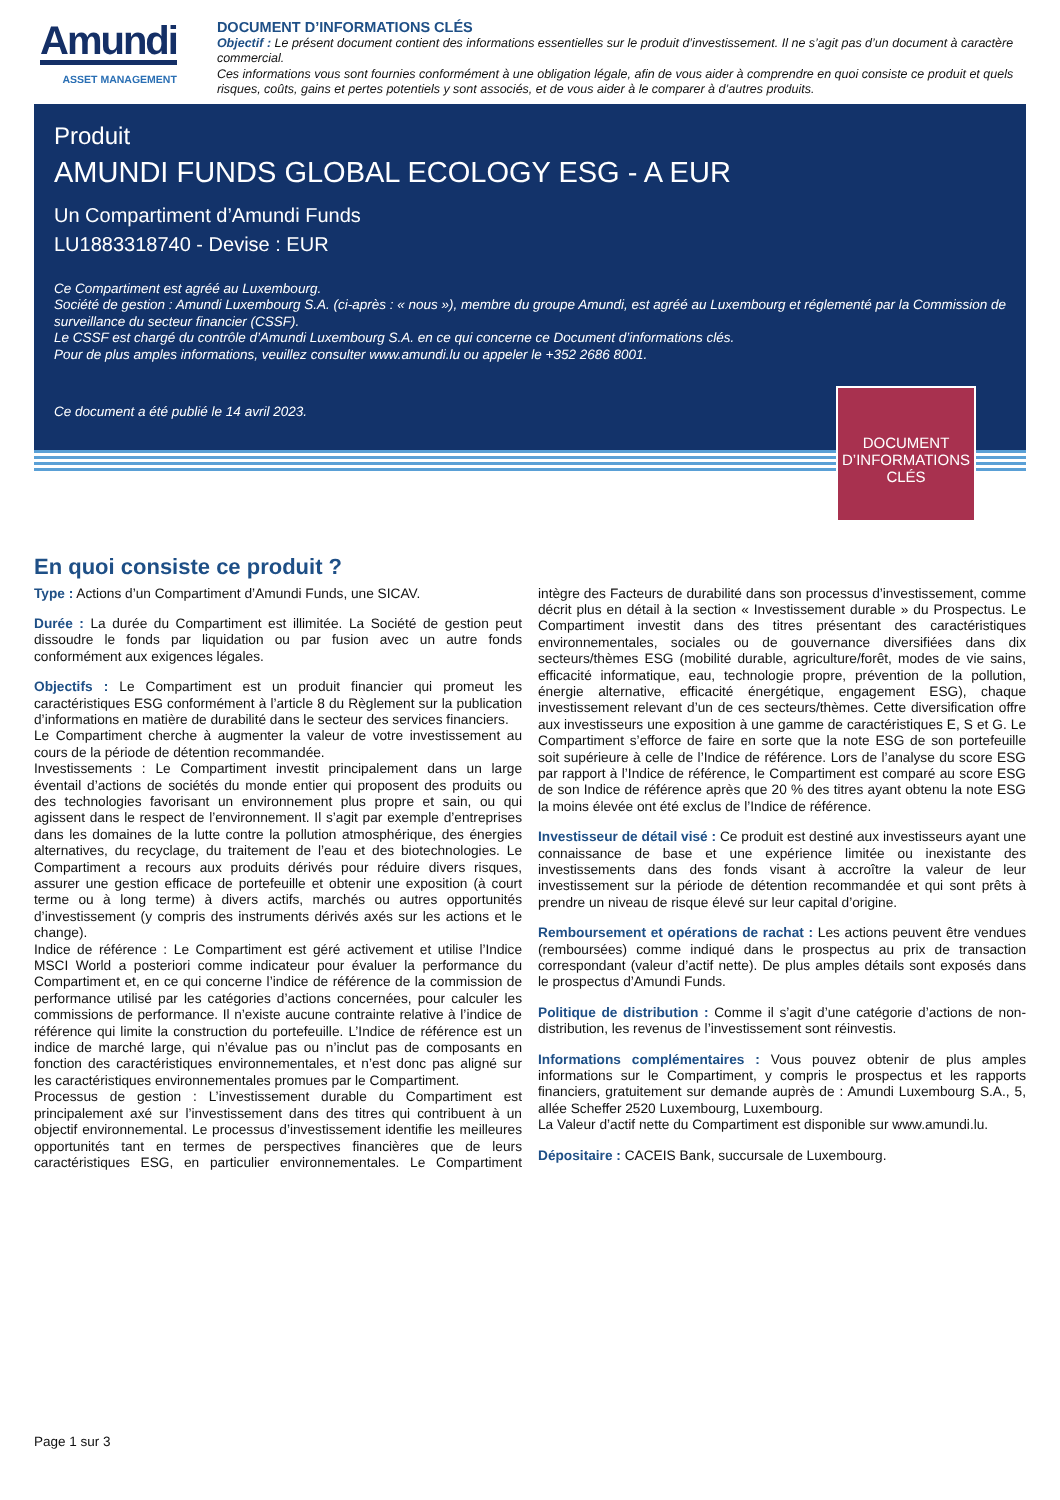Amundi
ASSET MANAGEMENT
DOCUMENT D’INFORMATIONS CLÉS
Objectif : Le présent document contient des informations essentielles sur le produit d’investissement. Il ne s’agit pas d’un document à caractère commercial.
Ces informations vous sont fournies conformément à une obligation légale, afin de vous aider à comprendre en quoi consiste ce produit et quels risques, coûts, gains et pertes potentiels y sont associés, et de vous aider à le comparer à d’autres produits.
Produit
AMUNDI FUNDS GLOBAL ECOLOGY ESG - A EUR
Un Compartiment d’Amundi Funds
LU1883318740 - Devise : EUR
Ce Compartiment est agréé au Luxembourg.
Société de gestion : Amundi Luxembourg S.A. (ci-après : « nous »), membre du groupe Amundi, est agréé au Luxembourg et réglementé par la Commission de surveillance du secteur financier (CSSF).
Le CSSF est chargé du contrôle d’Amundi Luxembourg S.A. en ce qui concerne ce Document d’informations clés.
Pour de plus amples informations, veuillez consulter www.amundi.lu ou appeler le +352 2686 8001.
Ce document a été publié le 14 avril 2023.
DOCUMENT D’INFORMATIONS CLÉS
En quoi consiste ce produit ?
Type : Actions d’un Compartiment d’Amundi Funds, une SICAV.
Durée : La durée du Compartiment est illimitée. La Société de gestion peut dissoudre le fonds par liquidation ou par fusion avec un autre fonds conformément aux exigences légales.
Objectifs : Le Compartiment est un produit financier qui promeut les caractéristiques ESG conformément à l’article 8 du Règlement sur la publication d’informations en matière de durabilité dans le secteur des services financiers.
Le Compartiment cherche à augmenter la valeur de votre investissement au cours de la période de détention recommandée.
Investissements : Le Compartiment investit principalement dans un large éventail d’actions de sociétés du monde entier qui proposent des produits ou des technologies favorisant un environnement plus propre et sain, ou qui agissent dans le respect de l’environnement. Il s’agit par exemple d’entreprises dans les domaines de la lutte contre la pollution atmosphérique, des énergies alternatives, du recyclage, du traitement de l’eau et des biotechnologies. Le Compartiment a recours aux produits dérivés pour réduire divers risques, assurer une gestion efficace de portefeuille et obtenir une exposition (à court terme ou à long terme) à divers actifs, marchés ou autres opportunités d’investissement (y compris des instruments dérivés axés sur les actions et le change).
Indice de référence : Le Compartiment est géré activement et utilise l’Indice MSCI World a posteriori comme indicateur pour évaluer la performance du Compartiment et, en ce qui concerne l’indice de référence de la commission de performance utilisé par les catégories d’actions concernées, pour calculer les commissions de performance. Il n’existe aucune contrainte relative à l’indice de référence qui limite la construction du portefeuille. L’Indice de référence est un indice de marché large, qui n’évalue pas ou n’inclut pas de composants en fonction des caractéristiques environnementales, et n’est donc pas aligné sur les caractéristiques environnementales promues par le Compartiment.
Processus de gestion : L’investissement durable du Compartiment est principalement axé sur l’investissement dans des titres qui contribuent à un objectif environnemental. Le processus d’investissement identifie les meilleures opportunités tant en termes de perspectives financières que de leurs caractéristiques ESG, en particulier environnementales. Le Compartiment intègre des Facteurs de durabilité dans son processus d’investissement, comme décrit plus en détail à la section « Investissement durable » du Prospectus. Le Compartiment investit dans des titres présentant des caractéristiques environnementales, sociales ou de gouvernance diversifiées dans dix secteurs/thèmes ESG (mobilité durable, agriculture/forêt, modes de vie sains, efficacité informatique, eau, technologie propre, prévention de la pollution, énergie alternative, efficacité énergétique, engagement ESG), chaque investissement relevant d’un de ces secteurs/thèmes. Cette diversification offre aux investisseurs une exposition à une gamme de caractéristiques E, S et G. Le Compartiment s’efforce de faire en sorte que la note ESG de son portefeuille soit supérieure à celle de l’Indice de référence. Lors de l’analyse du score ESG par rapport à l’Indice de référence, le Compartiment est comparé au score ESG de son Indice de référence après que 20 % des titres ayant obtenu la note ESG la moins élevée ont été exclus de l’Indice de référence.
Investisseur de détail visé : Ce produit est destiné aux investisseurs ayant une connaissance de base et une expérience limitée ou inexistante des investissements dans des fonds visant à accroître la valeur de leur investissement sur la période de détention recommandée et qui sont prêts à prendre un niveau de risque élevé sur leur capital d’origine.
Remboursement et opérations de rachat : Les actions peuvent être vendues (remboursées) comme indiqué dans le prospectus au prix de transaction correspondant (valeur d’actif nette). De plus amples détails sont exposés dans le prospectus d’Amundi Funds.
Politique de distribution : Comme il s’agit d’une catégorie d’actions de non-distribution, les revenus de l’investissement sont réinvestis.
Informations complémentaires : Vous pouvez obtenir de plus amples informations sur le Compartiment, y compris le prospectus et les rapports financiers, gratuitement sur demande auprès de : Amundi Luxembourg S.A., 5, allée Scheffer 2520 Luxembourg, Luxembourg.
La Valeur d’actif nette du Compartiment est disponible sur www.amundi.lu.
Dépositaire : CACEIS Bank, succursale de Luxembourg.
Page 1 sur 3